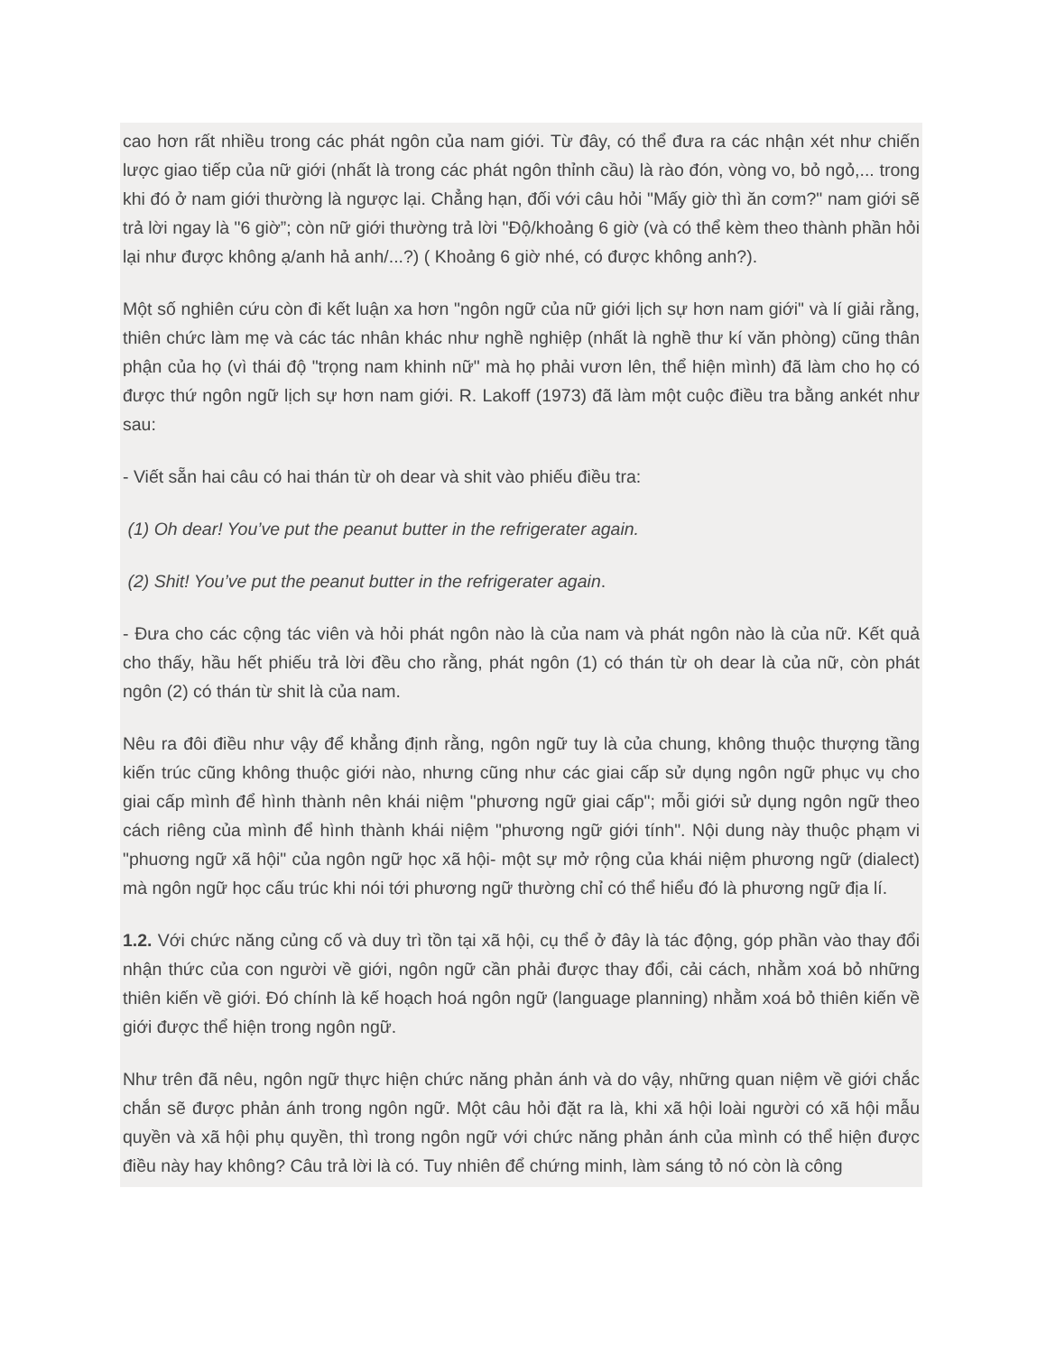cao hơn rất nhiều trong các phát ngôn của nam giới. Từ đây, có thể đưa ra các nhận xét như chiến lược giao tiếp của nữ giới (nhất là trong các phát ngôn thỉnh cầu) là rào đón, vòng vo, bỏ ngỏ,... trong khi đó ở nam giới thường là ngược lại. Chẳng hạn, đối với câu hỏi "Mấy giờ thì ăn cơm?" nam giới sẽ trả lời ngay là "6 giờ”; còn nữ giới thường trả lời "Độ/khoảng 6 giờ (và có thể kèm theo thành phần hỏi lại như được không ạ/anh hả anh/...?) ( Khoảng 6 giờ nhé, có được không anh?).
Một số nghiên cứu còn đi kết luận xa hơn "ngôn ngữ của nữ giới lịch sự hơn nam giới" và lí giải rằng, thiên chức làm mẹ và các tác nhân khác như nghề nghiệp (nhất là nghề thư kí văn phòng) cũng thân phận của họ (vì thái độ "trọng nam khinh nữ" mà họ phải vươn lên, thể hiện mình) đã làm cho họ có được thứ ngôn ngữ lịch sự hơn nam giới. R. Lakoff (1973) đã làm một cuộc điều tra bằng ankét như sau:
- Viết sẵn hai câu có hai thán từ oh dear và shit vào phiếu điều tra:
(1) Oh dear! You’ve put the peanut butter in the refrigerater again.
(2) Shit! You’ve put the peanut butter in the refrigerater again.
- Đưa cho các cộng tác viên và hỏi phát ngôn nào là của nam và phát ngôn nào là của nữ. Kết quả cho thấy, hầu hết phiếu trả lời đều cho rằng, phát ngôn (1) có thán từ oh dear là của nữ, còn phát ngôn (2) có thán từ shit là của nam.
Nêu ra đôi điều như vậy để khẳng định rằng, ngôn ngữ tuy là của chung, không thuộc thượng tầng kiến trúc cũng không thuộc giới nào, nhưng cũng như các giai cấp sử dụng ngôn ngữ phục vụ cho giai cấp mình để hình thành nên khái niệm "phương ngữ giai cấp"; mỗi giới sử dụng ngôn ngữ theo cách riêng của mình để hình thành khái niệm "phương ngữ giới tính". Nội dung này thuộc phạm vi "phuơng ngữ xã hội" của ngôn ngữ học xã hội- một sự mở rộng của khái niệm phương ngữ (dialect) mà ngôn ngữ học cấu trúc khi nói tới phương ngữ thường chỉ có thể hiểu đó là phương ngữ địa lí.
1.2. Với chức năng củng cố và duy trì tồn tại xã hội, cụ thể ở đây là tác động, góp phần vào thay đổi nhận thức của con người về giới, ngôn ngữ cần phải được thay đổi, cải cách, nhằm xoá bỏ những thiên kiến về giới. Đó chính là kế hoạch hoá ngôn ngữ (language planning) nhằm xoá bỏ thiên kiến về giới được thể hiện trong ngôn ngữ.
Như trên đã nêu, ngôn ngữ thực hiện chức năng phản ánh và do vậy, những quan niệm về giới chắc chắn sẽ được phản ánh trong ngôn ngữ. Một câu hỏi đặt ra là, khi xã hội loài người có xã hội mẫu quyền và xã hội phụ quyền, thì trong ngôn ngữ với chức năng phản ánh của mình có thể hiện được điều này hay không? Câu trả lời là có. Tuy nhiên để chứng minh, làm sáng tỏ nó còn là công